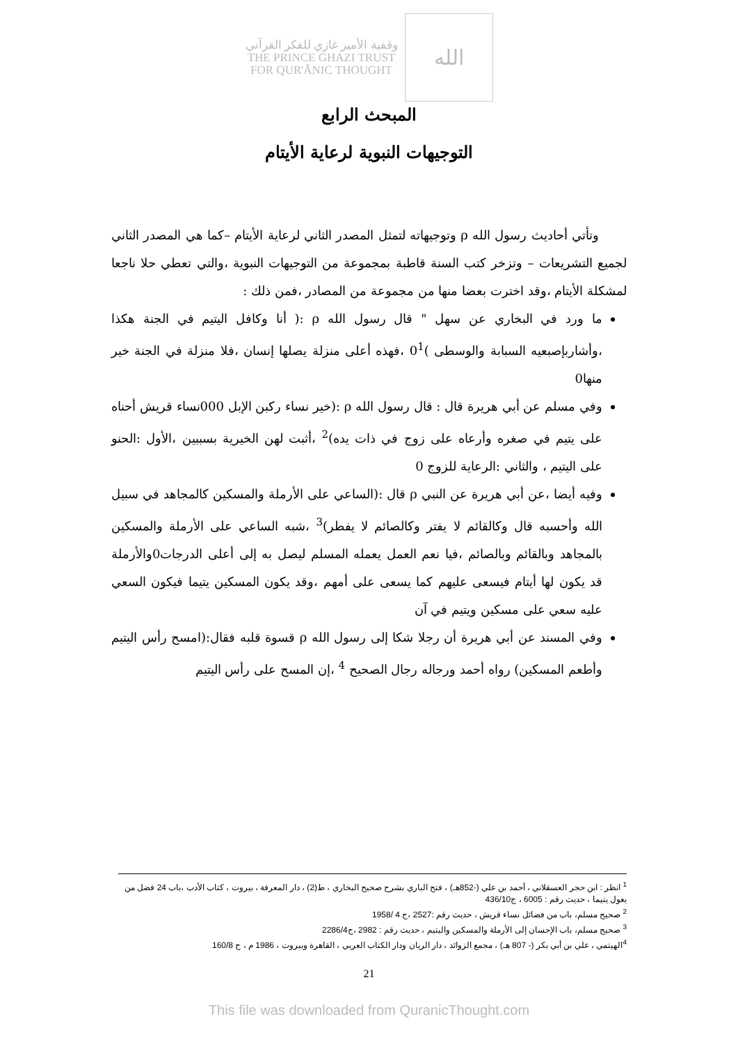وقفية الأمير غازي للفكر القرآني
THE PRINCE GHAZI TRUST
FOR QUR'ĀNIC THOUGHT
الله
المبحث الرابع
التوجيهات النبوية لرعاية الأيتام
وتأتي أحاديث رسول الله ρ وتوجيهاته لتمثل المصدر الثاني لرعاية الأيتام –كما هي المصدر الثاني لجميع التشريعات – وتزخر كتب السنة قاطبة بمجموعة من التوجيهات النبوية ،والتي تعطي حلا ناجعا لمشكلة الأيتام ،وقد اخترت بعضا منها من مجموعة من المصادر ،فمن ذلك :
ما ورد في البخاري عن سهل " قال رسول الله ρ :( أنا وكافل اليتيم في الجنة هكذا ،وأشاربإصبعيه السبابة والوسطى )0<sup>1</sup> ،فهذه أعلى منزلة يصلها إنسان ،فلا منزلة في الجنة خير منها0
وفي مسلم عن أبي هريرة قال : قال رسول الله ρ :(خير نساء ركبن الإبل 000نساء قريش أحناه على يتيم في صغره وأرعاه على زوج في ذات يده)<sup>2</sup> ،أثبت لهن الخيرية بسببين ،الأول :الحنو على اليتيم ، والثاني :الرعاية للزوج 0
وفيه أيضا ،عن أبي هريرة عن النبي ρ قال :(الساعي على الأرملة والمسكين كالمجاهد في سبيل الله وأحسبه قال وكالقائم لا يفتر وكالصائم لا يفطر)<sup>3</sup> ،شبه الساعي على الأرملة والمسكين بالمجاهد وبالقائم وبالصائم ،فيا نعم العمل يعمله المسلم ليصل به إلى أعلى الدرجات0والأرملة قد يكون لها أيتام فيسعى عليهم كما يسعى على أمهم ،وقد يكون المسكين يتيما فيكون السعي عليه سعي على مسكين ويتيم في آن
وفي المسند عن أبي هريرة أن رجلا شكا إلى رسول الله ρ قسوة قلبه فقال:(امسح رأس اليتيم وأطعم المسكين) رواه أحمد ورجاله رجال الصحيح <sup>4</sup> ،إن المسح على رأس اليتيم
<sup>1</sup> انظر : ابن حجر العسقلاني ، أحمد بن علي (-852هـ) ، فتح الباري بشرح صحيح البخاري ، ط(2) ، دار المعرفة ، بيروت ، كتاب الأدب ،باب 24 فضل من يعول يتيما ، حديث رقم : 6005 ، ج436/10
<sup>2</sup> صحيح مسلم، باب من فضائل نساء قريش ، حديث رقم :2527 ،ج 4 /1958
<sup>3</sup> صحيح مسلم، باب الإحسان إلى الأرملة والمسكين واليتيم ، حديث رقم : 2982 ،ج2286/4
<sup>4</sup> الهيتمي ، علي بن أبي بكر (- 807 هـ) ، مجمع الزوائد ، دار الريان ودار الكتاب العربي ، القاهرة وبيروت ، 1986 م ، ج 160/8
21
This file was downloaded from QuranicThought.com